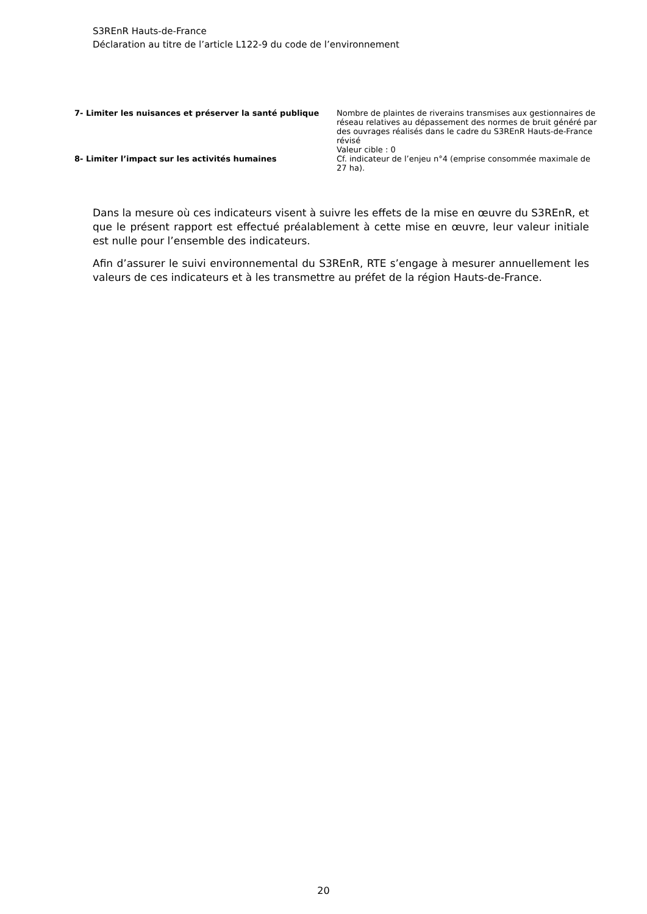S3REnR Hauts-de-France
Déclaration au titre de l’article L122-9 du code de l’environnement
| 7- Limiter les nuisances et préserver la santé publique | Nombre de plaintes de riverains transmises aux gestionnaires de réseau relatives au dépassement des normes de bruit généré par des ouvrages réalisés dans le cadre du S3REnR Hauts-de-France révisé Valeur cible : 0 |
| 8- Limiter l’impact sur les activités humaines | Cf. indicateur de l’enjeu n°4 (emprise consommée maximale de 27 ha). |
Dans la mesure où ces indicateurs visent à suivre les effets de la mise en œuvre du S3REnR, et que le présent rapport est effectué préalablement à cette mise en œuvre, leur valeur initiale est nulle pour l’ensemble des indicateurs.
Afin d’assurer le suivi environnemental du S3REnR, RTE s’engage à mesurer annuellement les valeurs de ces indicateurs et à les transmettre au préfet de la région Hauts-de-France.
20